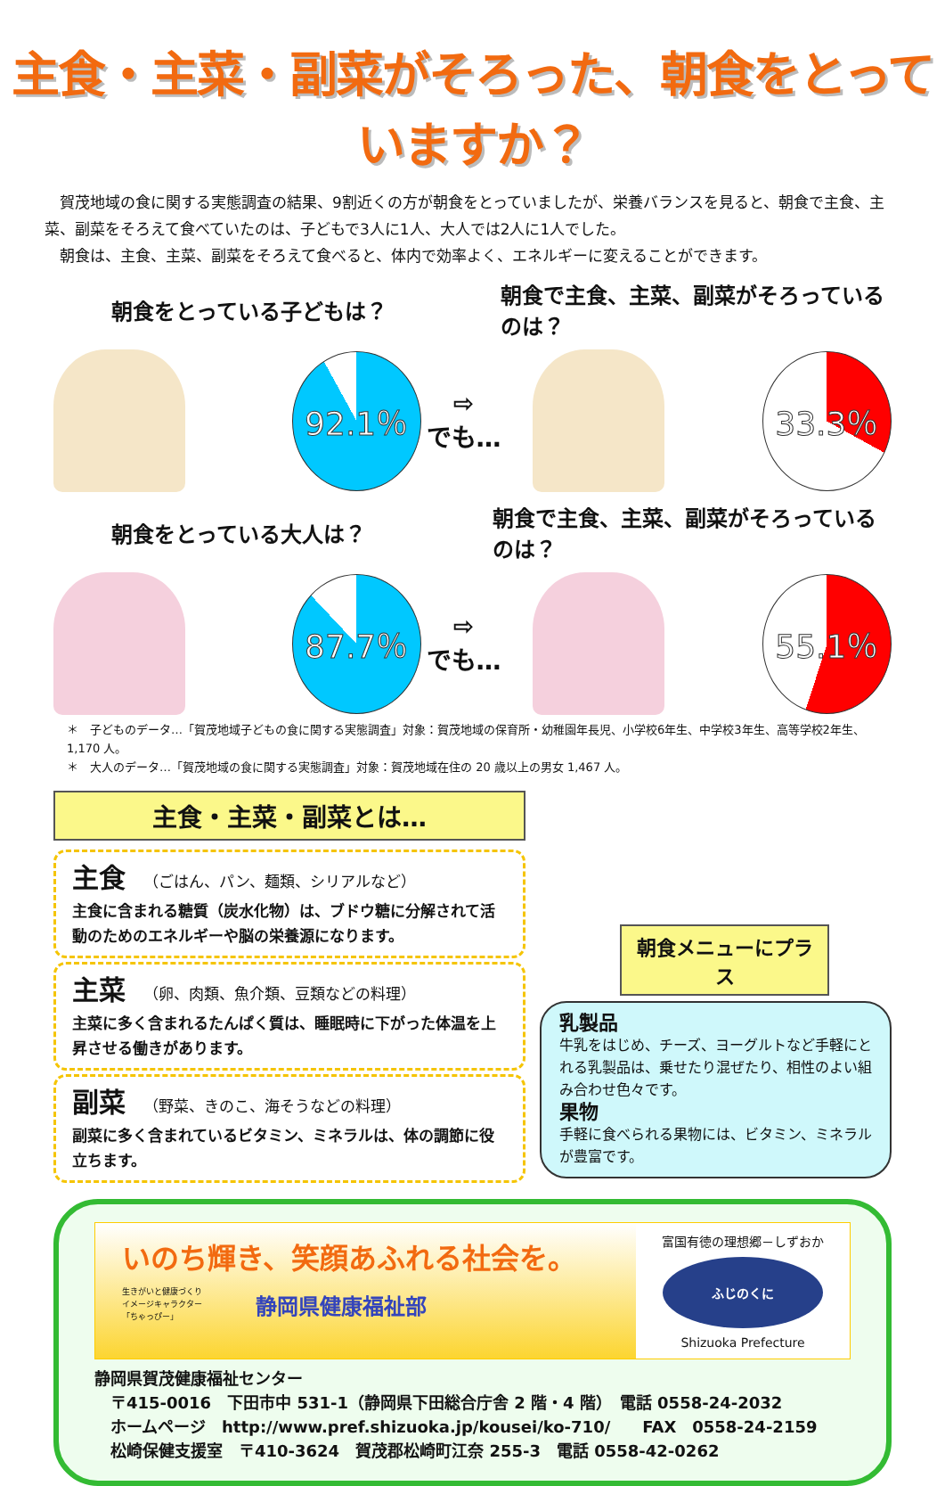主食・主菜・副菜がそろった、朝食をとっていますか？
　賀茂地域の食に関する実態調査の結果、9割近くの方が朝食をとっていましたが、栄養バランスを見ると、朝食で主食、主菜、副菜をそろえて食べていたのは、子どもで3人に1人、大人では2人に1人でした。
　朝食は、主食、主菜、副菜をそろえて食べると、体内で効率よく、エネルギーに変えることができます。
朝食をとっている子どもは？
朝食で主食、主菜、副菜がそろっているのは？
92.1％
⇨
でも…
33.3％
朝食をとっている大人は？
朝食で主食、主菜、副菜がそろっているのは？
87.7％
⇨
でも…
55.1％
＊　子どものデータ…「賀茂地域子どもの食に関する実態調査」対象：賀茂地域の保育所・幼稚園年長児、小学校6年生、中学校3年生、高等学校2年生、1,170 人。
＊　大人のデータ…「賀茂地域の食に関する実態調査」対象：賀茂地域在住の 20 歳以上の男女 1,467 人。
主食・主菜・副菜とは…
主食 （ごはん、パン、麺類、シリアルなど）
主食に含まれる糖質（炭水化物）は、ブドウ糖に分解されて活動のためのエネルギーや脳の栄養源になります。
主菜 （卵、肉類、魚介類、豆類などの料理）
主菜に多く含まれるたんぱく質は、睡眠時に下がった体温を上昇させる働きがあります。
副菜 （野菜、きのこ、海そうなどの料理）
副菜に多く含まれているビタミン、ミネラルは、体の調節に役立ちます。
朝食メニューにプラス
乳製品
牛乳をはじめ、チーズ、ヨーグルトなど手軽にとれる乳製品は、乗せたり混ぜたり、相性のよい組み合わせ色々です。
果物
手軽に食べられる果物には、ビタミン、ミネラルが豊富です。
いのち輝き、笑顔あふれる社会を。
生きがいと健康づくり
イメージキャラクター
「ちゃっぴー」
静岡県健康福祉部
富国有徳の理想郷－しずおか
ふじのくに
Shizuoka Prefecture
静岡県賀茂健康福祉センター
　〒415-0016　下田市中 531-1（静岡県下田総合庁舎 2 階・4 階）　電話 0558-24-2032
　ホームページ　http://www.pref.shizuoka.jp/kousei/ko-710/　　FAX　0558-24-2159
　松崎保健支援室　〒410-3624　賀茂郡松崎町江奈 255-3　電話 0558-42-0262